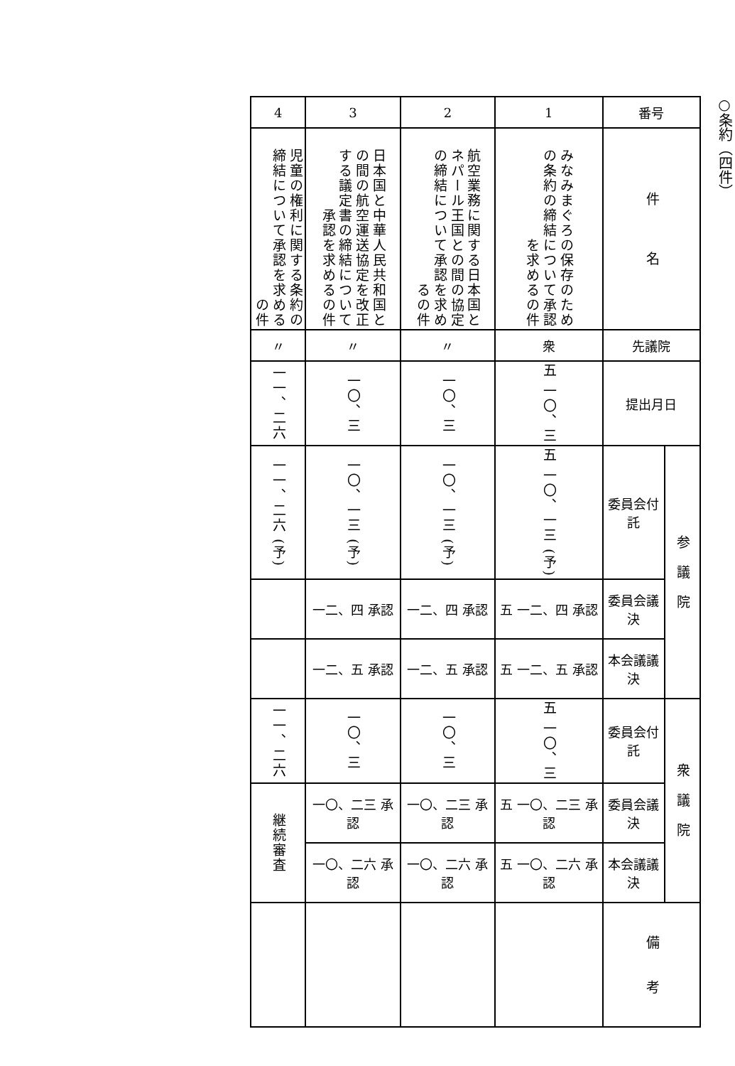○条約（四件）
| 番号 | | 1 | 2 | 3 | 4 |
| 件 名 | | みなみまぐろの保存のための条約の締結について承認を求めるの件 | 航空業務に関する日本国とネパール王国との間の協定の締結について承認を求めるの件 | 日本国と中華人民共和国との間の航空運送協定を改正する議定書の締結について承認を求めるの件 | 児童の権利に関する条約の締結について承認を求めるの件 |
| 先議院 | | 衆 | 〃 | 〃 | 〃 |
| 提出月日 | | 五 一〇、三 | 一〇、三 | 一〇、三 | 一一、二六 |
| 参 議 院 | 委員会付託 | 五 一〇、一三 (予) | 一〇、一三 (予) | 一〇、一三 (予) | 一一、二六 (予) |
| | 委員会議決 | 五 一二、四 承認 | 一二、四 承認 | 一二、四 承認 | |
| | 本会議議決 | 五 一二、五 承認 | 一二、五 承認 | 一二、五 承認 | |
| 衆 議 院 | 委員会付託 | 五 一〇、三 | 一〇、三 | 一〇、三 | 一一、二六 |
| | 委員会議決 | 五 一〇、二三 承認 | 一〇、二三 承認 | 一〇、二三 承認 | 継続審査 |
| | 本会議議決 | 五 一〇、二六 承認 | 一〇、二六 承認 | 一〇、二六 承認 | |
| 備 考 | | | | | |